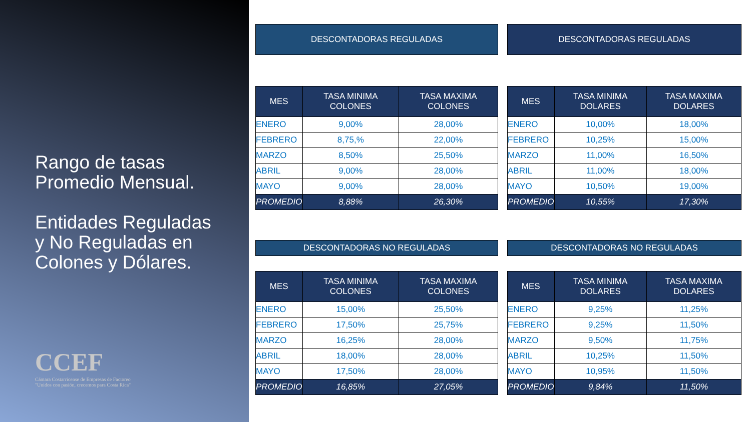Rango de tasas
Promedio Mensual.
Entidades Reguladas
y No Reguladas en
Colones y Dólares.
CCEF
Cámara Costarricense de Empresas de Factoreo
"Unidos con pasión, crecemos para Costa Rica"
DESCONTADORAS REGULADAS
| MES | TASA MINIMA COLONES | TASA MAXIMA COLONES |
| --- | --- | --- |
| ENERO | 9,00% | 28,00% |
| FEBRERO | 8,75,% | 22,00% |
| MARZO | 8,50% | 25,50% |
| ABRIL | 9,00% | 28,00% |
| MAYO | 9,00% | 28,00% |
| PROMEDIO | 8,88% | 26,30% |
DESCONTADORAS NO REGULADAS
| MES | TASA MINIMA COLONES | TASA MAXIMA COLONES |
| --- | --- | --- |
| ENERO | 15,00% | 25,50% |
| FEBRERO | 17,50% | 25,75% |
| MARZO | 16,25% | 28,00% |
| ABRIL | 18,00% | 28,00% |
| MAYO | 17,50% | 28,00% |
| PROMEDIO | 16,85% | 27,05% |
DESCONTADORAS REGULADAS
| MES | TASA MINIMA DOLARES | TASA MAXIMA DOLARES |
| --- | --- | --- |
| ENERO | 10,00% | 18,00% |
| FEBRERO | 10,25% | 15,00% |
| MARZO | 11,00% | 16,50% |
| ABRIL | 11,00% | 18,00% |
| MAYO | 10,50% | 19,00% |
| PROMEDIO | 10,55% | 17,30% |
DESCONTADORAS NO REGULADAS
| MES | TASA MINIMA DOLARES | TASA MAXIMA DOLARES |
| --- | --- | --- |
| ENERO | 9,25% | 11,25% |
| FEBRERO | 9,25% | 11,50% |
| MARZO | 9,50% | 11,75% |
| ABRIL | 10,25% | 11,50% |
| MAYO | 10,95% | 11,50% |
| PROMEDIO | 9,84% | 11,50% |